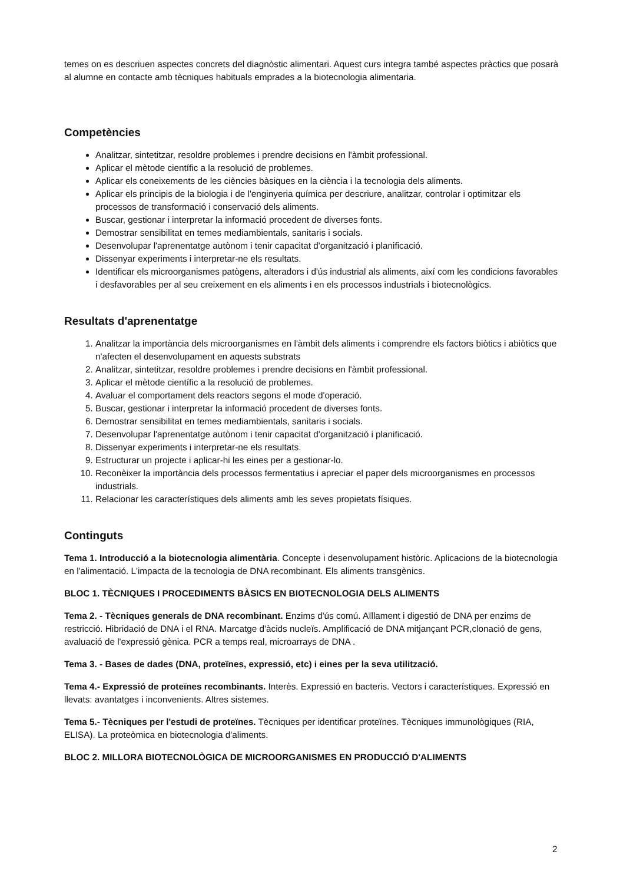temes on es descriuen aspectes concrets del diagnòstic alimentari. Aquest curs integra també aspectes pràctics que posarà al alumne en contacte amb tècniques habituals emprades a la biotecnologia alimentaria.
Competències
Analitzar, sintetitzar, resoldre problemes i prendre decisions en l'àmbit professional.
Aplicar el mètode científic a la resolució de problemes.
Aplicar els coneixements de les ciències bàsiques en la ciència i la tecnologia dels aliments.
Aplicar els principis de la biologia i de l'enginyeria química per descriure, analitzar, controlar i optimitzar els processos de transformació i conservació dels aliments.
Buscar, gestionar i interpretar la informació procedent de diverses fonts.
Demostrar sensibilitat en temes mediambientals, sanitaris i socials.
Desenvolupar l'aprenentatge autònom i tenir capacitat d'organització i planificació.
Dissenyar experiments i interpretar-ne els resultats.
Identificar els microorganismes patògens, alteradors i d'ús industrial als aliments, així com les condicions favorables i desfavorables per al seu creixement en els aliments i en els processos industrials i biotecnològics.
Resultats d'aprenentatge
1. Analitzar la importància dels microorganismes en l'àmbit dels aliments i comprendre els factors biòtics i abiòtics que n'afecten el desenvolupament en aquests substrats
2. Analitzar, sintetitzar, resoldre problemes i prendre decisions en l'àmbit professional.
3. Aplicar el mètode científic a la resolució de problemes.
4. Avaluar el comportament dels reactors segons el mode d'operació.
5. Buscar, gestionar i interpretar la informació procedent de diverses fonts.
6. Demostrar sensibilitat en temes mediambientals, sanitaris i socials.
7. Desenvolupar l'aprenentatge autònom i tenir capacitat d'organització i planificació.
8. Dissenyar experiments i interpretar-ne els resultats.
9. Estructurar un projecte i aplicar-hi les eines per a gestionar-lo.
10. Reconèixer la importància dels processos fermentatius i apreciar el paper dels microorganismes en processos industrials.
11. Relacionar les característiques dels aliments amb les seves propietats físiques.
Continguts
Tema 1. Introducció a la biotecnologia alimentària. Concepte i desenvolupament històric. Aplicacions de la biotecnologia en l'alimentació. L'impacta de la tecnologia de DNA recombinant. Els aliments transgènics.
BLOC 1. TÈCNIQUES I PROCEDIMENTS BÀSICS EN BIOTECNOLOGIA DELS ALIMENTS
Tema 2. - Tècniques generals de DNA recombinant. Enzims d'ús comú. Aïllament i digestió de DNA per enzims de restricció. Hibridació de DNA i el RNA. Marcatge d'àcids nucleïs. Amplificació de DNA mitjançant PCR,clonació de gens, avaluació de l'expressió gènica. PCR a temps real, microarrays de DNA .
Tema 3. - Bases de dades (DNA, proteïnes, expressió, etc) i eines per la seva utilització.
Tema 4.- Expressió de proteïnes recombinants. Interès. Expressió en bacteris. Vectors i característiques. Expressió en llevats: avantatges i inconvenients. Altres sistemes.
Tema 5.- Tècniques per l'estudi de proteïnes. Tècniques per identificar proteïnes. Tècniques immunològiques (RIA, ELISA). La proteòmica en biotecnologia d'aliments.
BLOC 2. MILLORA BIOTECNOLÒGICA DE MICROORGANISMES EN PRODUCCIÓ D'ALIMENTS
2